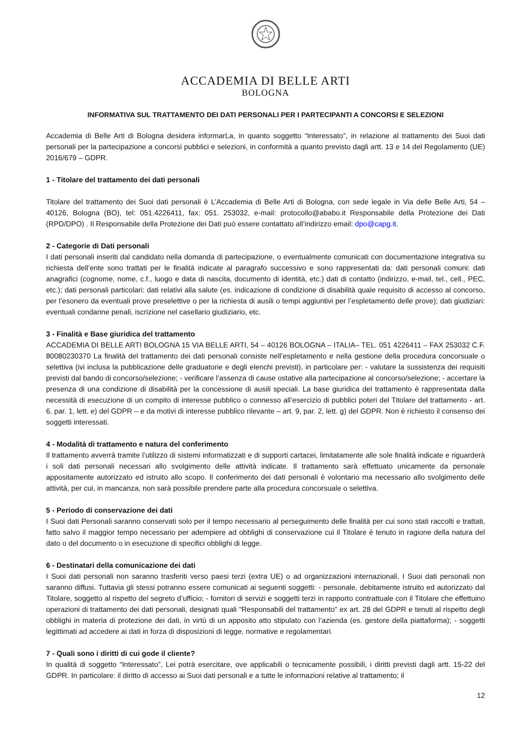ACCADEMIA DI BELLE ARTI
BOLOGNA
INFORMATIVA SUL TRATTAMENTO DEI DATI PERSONALI PER I PARTECIPANTI A CONCORSI E SELEZIONI
Accademia di Belle Arti di Bologna desidera informarLa, in quanto soggetto “Interessato”, in relazione al trattamento dei Suoi dati personali per la partecipazione a concorsi pubblici e selezioni, in conformità a quanto previsto dagli artt. 13 e 14 del Regolamento (UE) 2016/679 – GDPR.
1 - Titolare del trattamento dei dati personali
Titolare del trattamento dei Suoi dati personali è L’Accademia di Belle Arti di Bologna, con sede legale in Via delle Belle Arti, 54 – 40126, Bologna (BO), tel: 051.4226411, fax: 051. 253032, e-mail: protocollo@ababo.it Responsabile della Protezione dei Dati (RPD/DPO) . Il Responsabile della Protezione dei Dati può essere contattato all’indirizzo email: dpo@capg.it.
2 - Categorie di Dati personali
I dati personali inseriti dal candidato nella domanda di partecipazione, o eventualmente comunicati con documentazione integrativa su richiesta dell’ente sono trattati per le finalità indicate al paragrafo successivo e sono rappresentati da: dati personali comuni: dati anagrafici (cognome, nome, c.f., luogo e data di nascita, documento di identità, etc.) dati di contatto (indirizzo, e-mail, tel., cell., PEC, etc.); dati personali particolari: dati relativi alla salute (es. indicazione di condizione di disabilità quale requisito di accesso al concorso, per l’esonero da eventuali prove preselettive o per la richiesta di ausili o tempi aggiuntivi per l’espletamento delle prove); dati giudiziari: eventuali condanne penali, iscrizione nel casellario giudiziario, etc.
3 - Finalità e Base giuridica del trattamento
ACCADEMIA DI BELLE ARTI BOLOGNA 15 VIA BELLE ARTI, 54 – 40126 BOLOGNA – ITALIA– TEL. 051 4226411 – FAX 253032 C.F. 80080230370 La finalità del trattamento dei dati personali consiste nell’espletamento e nella gestione della procedura concorsuale o selettiva (ivi inclusa la pubblicazione delle graduatorie e degli elenchi previsti), in particolare per: - valutare la sussistenza dei requisiti previsti dal bando di concorso/selezione; - verificare l’assenza di cause ostative alla partecipazione al concorso/selezione; - accertare la presenza di una condizione di disabilità per la concessione di ausili speciali. La base giuridica del trattamento è rappresentata dalla necessità di esecuzione di un compito di interesse pubblico o connesso all’esercizio di pubblici poteri del Titolare del trattamento - art. 6, par. 1, lett. e) del GDPR – e da motivi di interesse pubblico rilevante – art. 9, par. 2, lett. g) del GDPR. Non è richiesto il consenso dei soggetti interessati.
4 - Modalità di trattamento e natura del conferimento
Il trattamento avverrà tramite l’utilizzo di sistemi informatizzati e di supporti cartacei, limitatamente alle sole finalità indicate e riguarderà i soli dati personali necessari allo svolgimento delle attività indicate. Il trattamento sarà effettuato unicamente da personale appositamente autorizzato ed istruito allo scopo. Il conferimento dei dati personali è volontario ma necessario allo svolgimento delle attività, per cui, in mancanza, non sarà possibile prendere parte alla procedura concorsuale o selettiva.
5 - Periodo di conservazione dei dati
I Suoi dati Personali saranno conservati solo per il tempo necessario al perseguimento delle finalità per cui sono stati raccolti e trattati, fatto salvo il maggior tempo necessario per adempiere ad obblighi di conservazione cui il Titolare è tenuto in ragione della natura del dato o del documento o in esecuzione di specifici obblighi di legge.
6 - Destinatari della comunicazione dei dati
I Suoi dati personali non saranno trasferiti verso paesi terzi (extra UE) o ad organizzazioni internazionali. I Suoi dati personali non saranno diffusi. Tuttavia gli stessi potranno essere comunicati ai seguenti soggetti: - personale, debitamente istruito ed autorizzato dal Titolare, soggetto al rispetto del segreto d’ufficio; - fornitori di servizi e soggetti terzi in rapporto contrattuale con il Titolare che effettuino operazioni di trattamento dei dati personali, designati quali “Responsabili del trattamento” ex art. 28 del GDPR e tenuti al rispetto degli obblighi in materia di protezione dei dati, in virtù di un apposito atto stipulato con l’azienda (es. gestore della piattaforma); - soggetti legittimati ad accedere ai dati in forza di disposizioni di legge, normative e regolamentari.
7 - Quali sono i diritti di cui gode il cliente?
In qualità di soggetto “Interessato”, Lei potrà esercitare, ove applicabili o tecnicamente possibili, i diritti previsti dagli artt. 15-22 del GDPR. In particolare: il diritto di accesso ai Suoi dati personali e a tutte le informazioni relative al trattamento; il
12